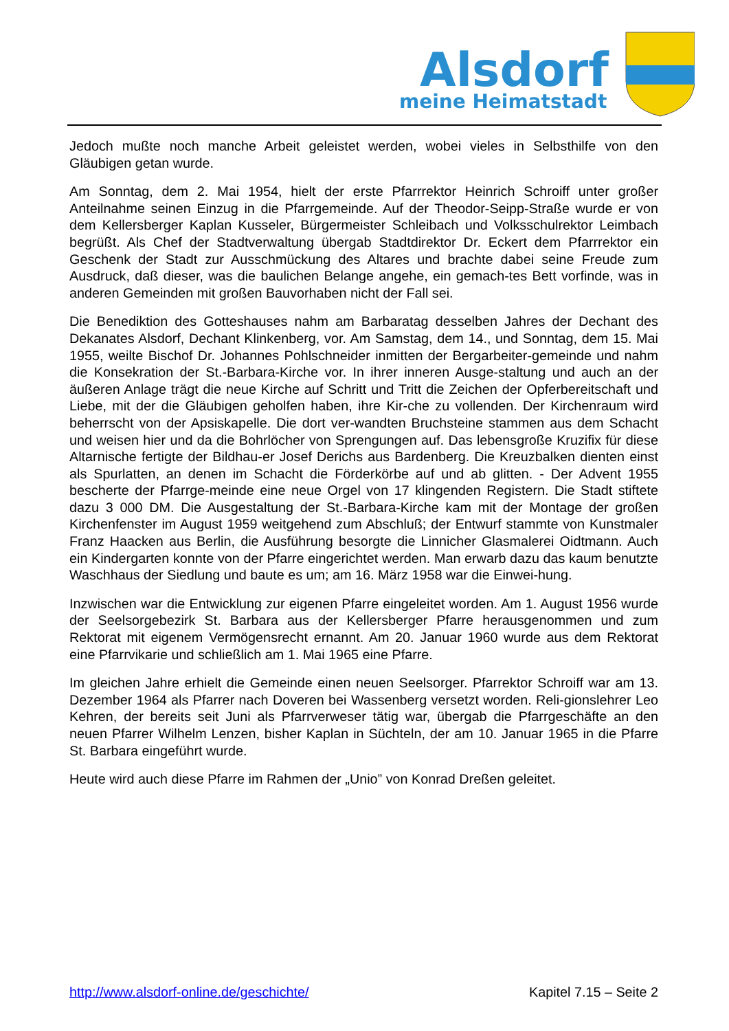Alsdorf
meine Heimatstadt
Jedoch mußte noch manche Arbeit geleistet werden, wobei vieles in Selbsthilfe von den Gläubigen getan wurde.
Am Sonntag, dem 2. Mai 1954, hielt der erste Pfarrrektor Heinrich Schroiff unter großer Anteilnahme seinen Einzug in die Pfarrgemeinde. Auf der Theodor-Seipp-Straße wurde er von dem Kellersberger Kaplan Kusseler, Bürgermeister Schleibach und Volksschulrektor Leimbach begrüßt. Als Chef der Stadtverwaltung übergab Stadtdirektor Dr. Eckert dem Pfarrrektor ein Geschenk der Stadt zur Ausschmückung des Altares und brachte dabei seine Freude zum Ausdruck, daß dieser, was die baulichen Belange angehe, ein gemach-tes Bett vorfinde, was in anderen Gemeinden mit großen Bauvorhaben nicht der Fall sei.
Die Benediktion des Gotteshauses nahm am Barbaratag desselben Jahres der Dechant des Dekanates Alsdorf, Dechant Klinkenberg, vor. Am Samstag, dem 14., und Sonntag, dem 15. Mai 1955, weilte Bischof Dr. Johannes Pohlschneider inmitten der Bergarbeiter-gemeinde und nahm die Konsekration der St.-Barbara-Kirche vor. In ihrer inneren Ausge-staltung und auch an der äußeren Anlage trägt die neue Kirche auf Schritt und Tritt die Zeichen der Opferbereitschaft und Liebe, mit der die Gläubigen geholfen haben, ihre Kir-che zu vollenden. Der Kirchenraum wird beherrscht von der Apsiskapelle. Die dort ver-wandten Bruchsteine stammen aus dem Schacht und weisen hier und da die Bohrlöcher von Sprengungen auf. Das lebensgroße Kruzifix für diese Altarnische fertigte der Bildhau-er Josef Derichs aus Bardenberg. Die Kreuzbalken dienten einst als Spurlatten, an denen im Schacht die Förderkörbe auf und ab glitten. - Der Advent 1955 bescherte der Pfarrge-meinde eine neue Orgel von 17 klingenden Registern. Die Stadt stiftete dazu 3 000 DM. Die Ausgestaltung der St.-Barbara-Kirche kam mit der Montage der großen Kirchenfenster im August 1959 weitgehend zum Abschluß; der Entwurf stammte von Kunstmaler Franz Haacken aus Berlin, die Ausführung besorgte die Linnicher Glasmalerei Oidtmann. Auch ein Kindergarten konnte von der Pfarre eingerichtet werden. Man erwarb dazu das kaum benutzte Waschhaus der Siedlung und baute es um; am 16. März 1958 war die Einwei-hung.
Inzwischen war die Entwicklung zur eigenen Pfarre eingeleitet worden. Am 1. August 1956 wurde der Seelsorgebezirk St. Barbara aus der Kellersberger Pfarre herausgenommen und zum Rektorat mit eigenem Vermögensrecht ernannt. Am 20. Januar 1960 wurde aus dem Rektorat eine Pfarrvikarie und schließlich am 1. Mai 1965 eine Pfarre.
Im gleichen Jahre erhielt die Gemeinde einen neuen Seelsorger. Pfarrektor Schroiff war am 13. Dezember 1964 als Pfarrer nach Doveren bei Wassenberg versetzt worden. Reli-gionslehrer Leo Kehren, der bereits seit Juni als Pfarrverweser tätig war, übergab die Pfarrgeschäfte an den neuen Pfarrer Wilhelm Lenzen, bisher Kaplan in Süchteln, der am 10. Januar 1965 in die Pfarre St. Barbara eingeführt wurde.
Heute wird auch diese Pfarre im Rahmen der „Unio” von Konrad Dreßen geleitet.
http://www.alsdorf-online.de/geschichte/ Kapitel 7.15 – Seite 2